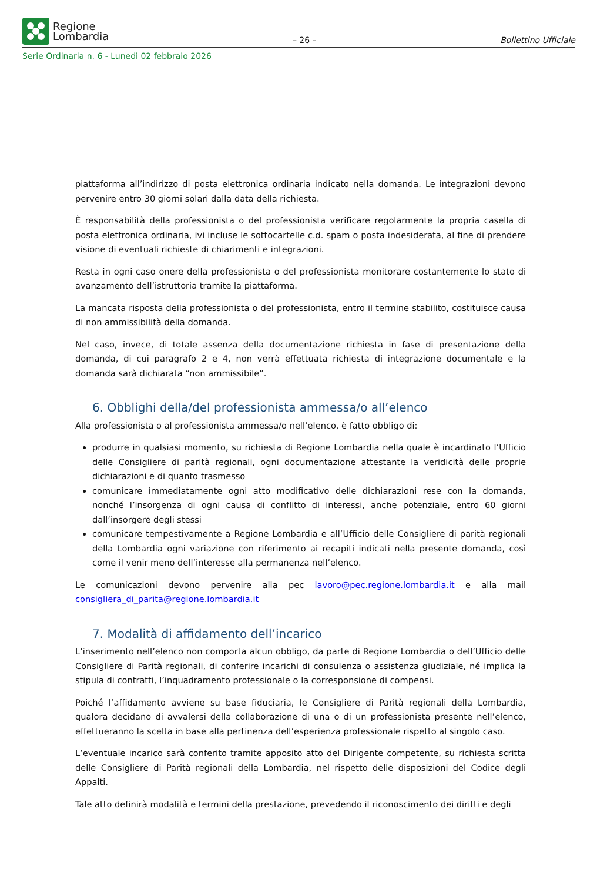Regione
Lombardia
– 26 –
Bollettino Ufficiale
Serie Ordinaria n. 6 - Lunedì 02 febbraio 2026
piattaforma all’indirizzo di posta elettronica ordinaria indicato nella domanda. Le integrazioni devono pervenire entro 30 giorni solari dalla data della richiesta.
È responsabilità della professionista o del professionista verificare regolarmente la propria casella di posta elettronica ordinaria, ivi incluse le sottocartelle c.d. spam o posta indesiderata, al fine di prendere visione di eventuali richieste di chiarimenti e integrazioni.
Resta in ogni caso onere della professionista o del professionista monitorare costantemente lo stato di avanzamento dell’istruttoria tramite la piattaforma.
La mancata risposta della professionista o del professionista, entro il termine stabilito, costituisce causa di non ammissibilità della domanda.
Nel caso, invece, di totale assenza della documentazione richiesta in fase di presentazione della domanda, di cui paragrafo 2 e 4, non verrà effettuata richiesta di integrazione documentale e la domanda sarà dichiarata “non ammissibile”.
6. Obblighi della/del professionista ammessa/o all’elenco
Alla professionista o al professionista ammessa/o nell’elenco, è fatto obbligo di:
produrre in qualsiasi momento, su richiesta di Regione Lombardia nella quale è incardinato l’Ufficio delle Consigliere di parità regionali, ogni documentazione attestante la veridicità delle proprie dichiarazioni e di quanto trasmesso
comunicare immediatamente ogni atto modificativo delle dichiarazioni rese con la domanda, nonché l’insorgenza di ogni causa di conflitto di interessi, anche potenziale, entro 60 giorni dall’insorgere degli stessi
comunicare tempestivamente a Regione Lombardia e all’Ufficio delle Consigliere di parità regionali della Lombardia ogni variazione con riferimento ai recapiti indicati nella presente domanda, così come il venir meno dell’interesse alla permanenza nell’elenco.
Le comunicazioni devono pervenire alla pec lavoro@pec.regione.lombardia.it e alla mail consigliera_di_parita@regione.lombardia.it
7. Modalità di affidamento dell’incarico
L’inserimento nell’elenco non comporta alcun obbligo, da parte di Regione Lombardia o dell’Ufficio delle Consigliere di Parità regionali, di conferire incarichi di consulenza o assistenza giudiziale, né implica la stipula di contratti, l’inquadramento professionale o la corresponsione di compensi.
Poiché l’affidamento avviene su base fiduciaria, le Consigliere di Parità regionali della Lombardia, qualora decidano di avvalersi della collaborazione di una o di un professionista presente nell’elenco, effettueranno la scelta in base alla pertinenza dell’esperienza professionale rispetto al singolo caso.
L’eventuale incarico sarà conferito tramite apposito atto del Dirigente competente, su richiesta scritta delle Consigliere di Parità regionali della Lombardia, nel rispetto delle disposizioni del Codice degli Appalti.
Tale atto definirà modalità e termini della prestazione, prevedendo il riconoscimento dei diritti e degli